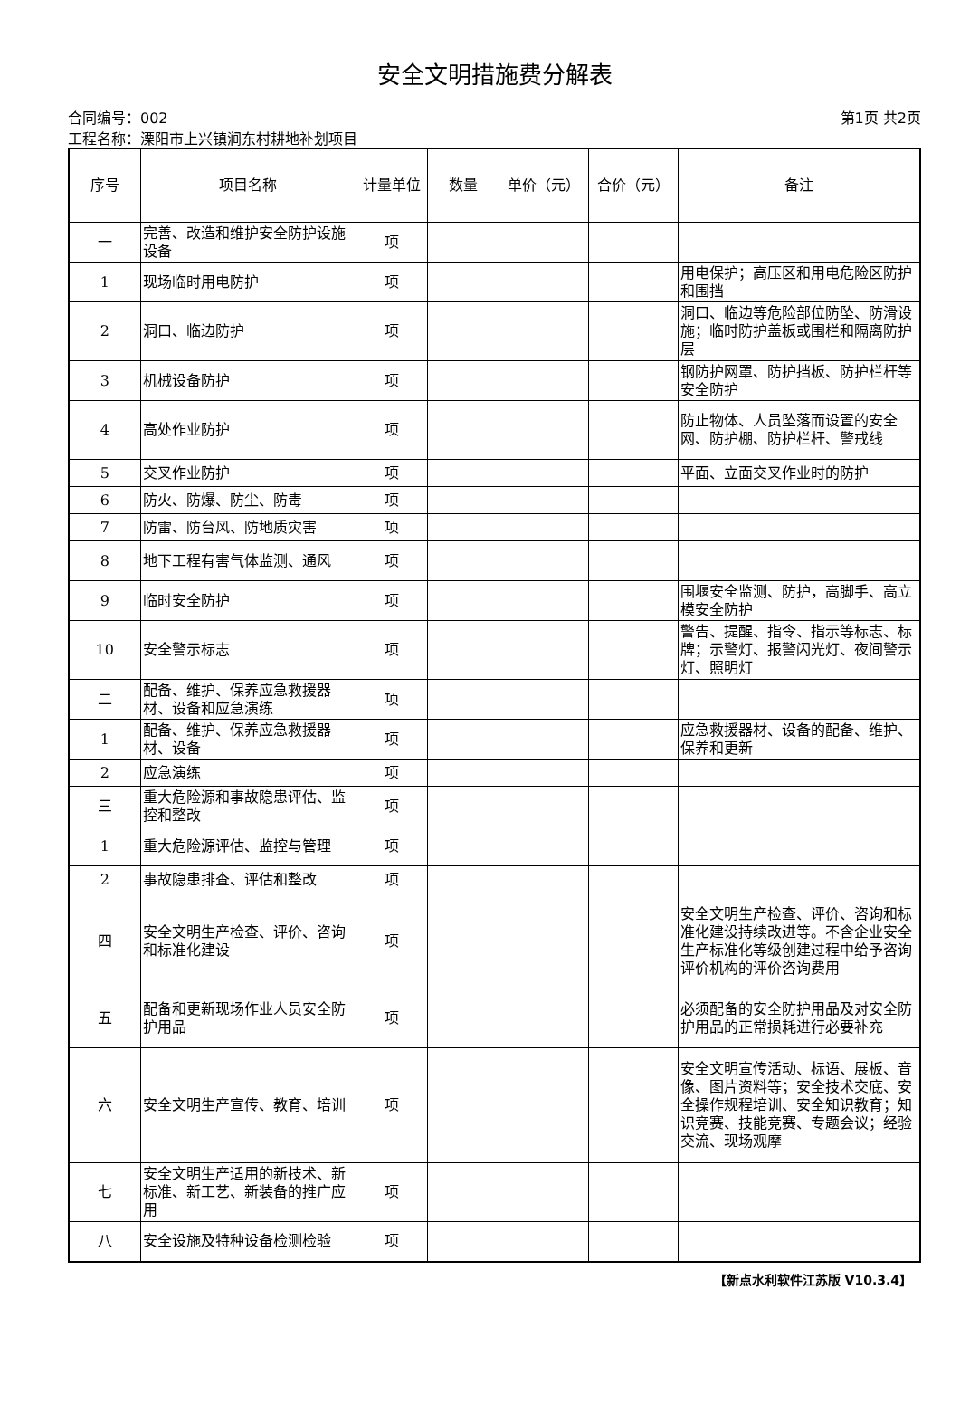安全文明措施费分解表
合同编号：002 第1页 共2页
工程名称：溧阳市上兴镇涧东村耕地补划项目
| 序号 | 项目名称 | 计量单位 | 数量 | 单价（元） | 合价（元） | 备注 |
| --- | --- | --- | --- | --- | --- | --- |
| 一 | 完善、改造和维护安全防护设施设备 | 项 | | | | |
| 1 | 现场临时用电防护 | 项 | | | | 用电保护；高压区和用电危险区防护和围挡 |
| 2 | 洞口、临边防护 | 项 | | | | 洞口、临边等危险部位防坠、防滑设施；临时防护盖板或围栏和隔离防护层 |
| 3 | 机械设备防护 | 项 | | | | 钢防护网罩、防护挡板、防护栏杆等安全防护 |
| 4 | 高处作业防护 | 项 | | | | 防止物体、人员坠落而设置的安全网、防护棚、防护栏杆、警戒线 |
| 5 | 交叉作业防护 | 项 | | | | 平面、立面交叉作业时的防护 |
| 6 | 防火、防爆、防尘、防毒 | 项 | | | | |
| 7 | 防雷、防台风、防地质灾害 | 项 | | | | |
| 8 | 地下工程有害气体监测、通风 | 项 | | | | |
| 9 | 临时安全防护 | 项 | | | | 围堰安全监测、防护，高脚手、高立模安全防护 |
| 10 | 安全警示标志 | 项 | | | | 警告、提醒、指令、指示等标志、标牌；示警灯、报警闪光灯、夜间警示灯、照明灯 |
| 二 | 配备、维护、保养应急救援器材、设备和应急演练 | 项 | | | | |
| 1 | 配备、维护、保养应急救援器材、设备 | 项 | | | | 应急救援器材、设备的配备、维护、保养和更新 |
| 2 | 应急演练 | 项 | | | | |
| 三 | 重大危险源和事故隐患评估、监控和整改 | 项 | | | | |
| 1 | 重大危险源评估、监控与管理 | 项 | | | | |
| 2 | 事故隐患排查、评估和整改 | 项 | | | | |
| 四 | 安全文明生产检查、评价、咨询和标准化建设 | 项 | | | | 安全文明生产检查、评价、咨询和标准化建设持续改进等。不含企业安全生产标准化等级创建过程中给予咨询评价机构的评价咨询费用 |
| 五 | 配备和更新现场作业人员安全防护用品 | 项 | | | | 必须配备的安全防护用品及对安全防护用品的正常损耗进行必要补充 |
| 六 | 安全文明生产宣传、教育、培训 | 项 | | | | 安全文明宣传活动、标语、展板、音像、图片资料等；安全技术交底、安全操作规程培训、安全知识教育；知识竞赛、技能竞赛、专题会议；经验交流、现场观摩 |
| 七 | 安全文明生产适用的新技术、新标准、新工艺、新装备的推广应用 | 项 | | | | |
| 八 | 安全设施及特种设备检测检验 | 项 | | | | |
【新点水利软件江苏版 V10.3.4】